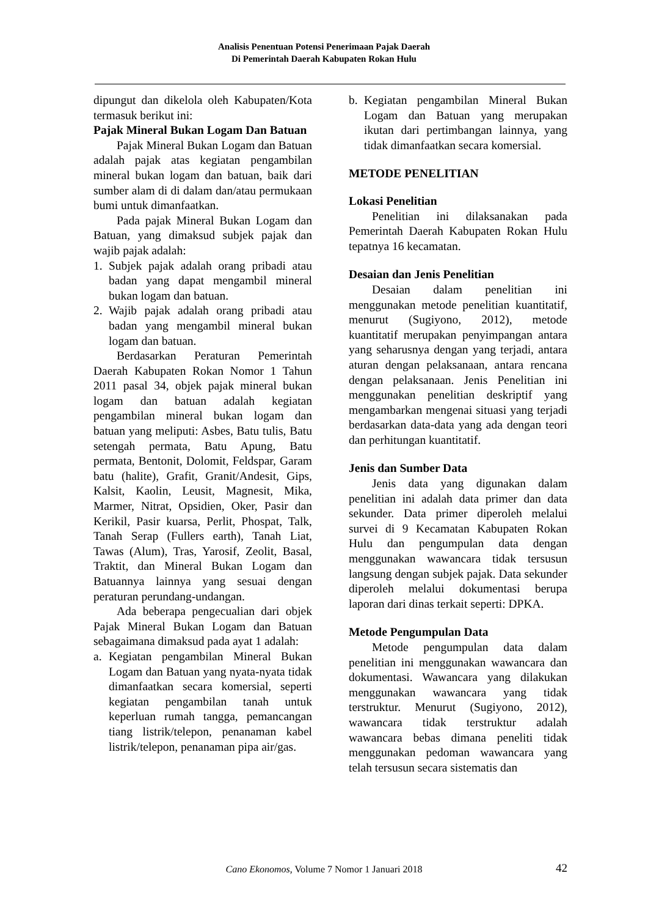Analisis Penentuan Potensi Penerimaan Pajak Daerah
Di Pemerintah Daerah Kabupaten Rokan Hulu
dipungut dan dikelola oleh Kabupaten/Kota termasuk berikut ini:
Pajak Mineral Bukan Logam Dan Batuan
Pajak Mineral Bukan Logam dan Batuan adalah pajak atas kegiatan pengambilan mineral bukan logam dan batuan, baik dari sumber alam di di dalam dan/atau permukaan bumi untuk dimanfaatkan.
Pada pajak Mineral Bukan Logam dan Batuan, yang dimaksud subjek pajak dan wajib pajak adalah:
1. Subjek pajak adalah orang pribadi atau badan yang dapat mengambil mineral bukan logam dan batuan.
2. Wajib pajak adalah orang pribadi atau badan yang mengambil mineral bukan logam dan batuan.
Berdasarkan Peraturan Pemerintah Daerah Kabupaten Rokan Nomor 1 Tahun 2011 pasal 34, objek pajak mineral bukan logam dan batuan adalah kegiatan pengambilan mineral bukan logam dan batuan yang meliputi: Asbes, Batu tulis, Batu setengah permata, Batu Apung, Batu permata, Bentonit, Dolomit, Feldspar, Garam batu (halite), Grafit, Granit/Andesit, Gips, Kalsit, Kaolin, Leusit, Magnesit, Mika, Marmer, Nitrat, Opsidien, Oker, Pasir dan Kerikil, Pasir kuarsa, Perlit, Phospat, Talk, Tanah Serap (Fullers earth), Tanah Liat, Tawas (Alum), Tras, Yarosif, Zeolit, Basal, Traktit, dan Mineral Bukan Logam dan Batuannya lainnya yang sesuai dengan peraturan perundang-undangan.
Ada beberapa pengecualian dari objek Pajak Mineral Bukan Logam dan Batuan sebagaimana dimaksud pada ayat 1 adalah:
a. Kegiatan pengambilan Mineral Bukan Logam dan Batuan yang nyata-nyata tidak dimanfaatkan secara komersial, seperti kegiatan pengambilan tanah untuk keperluan rumah tangga, pemancangan tiang listrik/telepon, penanaman kabel listrik/telepon, penanaman pipa air/gas.
b. Kegiatan pengambilan Mineral Bukan Logam dan Batuan yang merupakan ikutan dari pertimbangan lainnya, yang tidak dimanfaatkan secara komersial.
METODE PENELITIAN
Lokasi Penelitian
Penelitian ini dilaksanakan pada Pemerintah Daerah Kabupaten Rokan Hulu tepatnya 16 kecamatan.
Desaian dan Jenis Penelitian
Desaian dalam penelitian ini menggunakan metode penelitian kuantitatif, menurut (Sugiyono, 2012), metode kuantitatif merupakan penyimpangan antara yang seharusnya dengan yang terjadi, antara aturan dengan pelaksanaan, antara rencana dengan pelaksanaan. Jenis Penelitian ini menggunakan penelitian deskriptif yang mengambarkan mengenai situasi yang terjadi berdasarkan data-data yang ada dengan teori dan perhitungan kuantitatif.
Jenis dan Sumber Data
Jenis data yang digunakan dalam penelitian ini adalah data primer dan data sekunder. Data primer diperoleh melalui survei di 9 Kecamatan Kabupaten Rokan Hulu dan pengumpulan data dengan menggunakan wawancara tidak tersusun langsung dengan subjek pajak. Data sekunder diperoleh melalui dokumentasi berupa laporan dari dinas terkait seperti: DPKA.
Metode Pengumpulan Data
Metode pengumpulan data dalam penelitian ini menggunakan wawancara dan dokumentasi. Wawancara yang dilakukan menggunakan wawancara yang tidak terstruktur. Menurut (Sugiyono, 2012), wawancara tidak terstruktur adalah wawancara bebas dimana peneliti tidak menggunakan pedoman wawancara yang telah tersusun secara sistematis dan
Cano Ekonomos, Volume 7 Nomor 1 Januari 2018 42